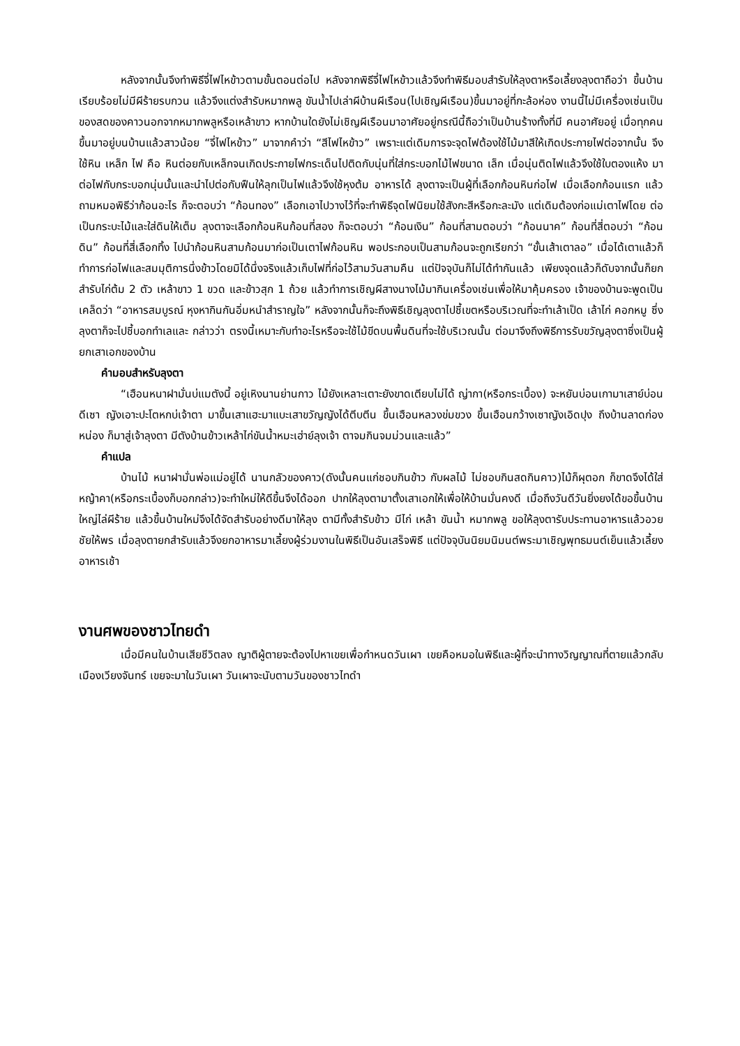หลังจากนั้นจึงทำพิธีจี่ไฟไหข้าวตามขั้นตอนต่อไป หลังจากพิธีจี่ไฟไหข้าวแล้วจึงทำพิธีมอบสำรับให้ลุงตาหรือเลี้ยงลุงตาถือว่า ขึ้นบ้าน เรียบร้อยไม่มีผีร้ายรบกวน แล้วจึงแต่งสำรับหมากพลู ขันน้ำไปเล่าผีบ้านผีเรือน(ไปเชิญผีเรือน)ขึ้นมาอยู่ที่กะล้อห่อง งานนี้ไม่มีเครื่องเซ่นเป็น ของสดของคาวนอกจากหมากพลูหรือเหล้าขาว หากบ้านใดยังไม่เชิญผีเรือนมาอาศัยอยู่กรณีนี้ถือว่าเป็นบ้านร้างทั้งที่มี คนอาศัยอยู่ เมื่อทุกคนขึ้นมาอยู่บนบ้านแล้วสาวน้อย “จี่ไฟไหข้าว” มาจากคำว่า “สีไฟไหข้าว” เพราะแต่เดิมการจะจุดไฟต้องใช้ไม้มาสีให้เกิดประกายไฟต่อจากนั้น จึงใช้หิน เหล็ก ไฟ คือ หินต่อยกับเหล็กจนเกิดประกายไฟกระเด็นไปติดกับนุ่นที่ใส่กระบอกไม้ไฟขนาด เล็ก เมื่อนุ่นติดไฟแล้วจึงใช้ใบตองแห้ง มาต่อไฟกับกระบอกนุ่นนั้นและนำไปต่อกับฟืนให้ลุกเป็นไฟแล้วจึงใช้หุงต้ม อาหารได้ ลุงตาจะเป็นผู้ที่เลือกก้อนหินก่อไฟ เมื่อเลือกก้อนแรก แล้วถามหมอพิธีว่าก้อนอะไร ก็จะตอบว่า “ก้อนทอง” เลือกเอาไปวางไว้ที่จะทำพิธีจุดไฟนิยมใช้สังกะสีหรือกะละมัง แต่เดิมต้องก่อแม่เตาไฟโดย ต่อเป็นกระบะไม้และใส่ดินให้เต็ม ลุงตาจะเลือกก้อนหินก้อนที่สอง ก็จะตอบว่า “ก้อนเงิน” ก้อนที่สามตอบว่า “ก้อนนาค” ก้อนที่สี่ตอบว่า “ก้อนดิน” ก้อนที่สี่เลือกทิ้ง ไปนำก้อนหินสามก้อนมาก่อเป็นเตาไฟก้อนหิน พอประกอบเป็นสามก้อนจะถูกเรียกว่า “ขั้นเส้าเตาลอ” เมื่อได้เตาแล้วก็ทำการก่อไฟและสมมุติการนึ่งข้าวโดยมิได้นึ่งจริงแล้วเก็บไฟที่ก่อไว้สามวันสามคืน แต่ปัจจุบันก็ไม่ได้ทำกันแล้ว เพียงจุดแล้วก็ดับจากนั้นก็ยกสำรับไก่ต้ม 2 ตัว เหล้าขาว 1 ขวด และข้าวสุก 1 ถ้วย แล้วทำการเชิญผีสางนางไม้มากินเครื่องเซ่นเพื่อให้มาคุ้มครอง เจ้าของบ้านจะพูดเป็นเคล็ดว่า “อาหารสมบูรณ์ หุงหากินกันอิ่มหนำสำราญใจ” หลังจากนั้นก็จะถึงพิธีเชิญลุงตาไปชี้เขตหรือบริเวณที่จะทำเล้าเป็ด เล้าไก่ คอกหมู ซึ่งลุงตาก็จะไปชี้บอกทำเลและ กล่าวว่า ตรงนี้เหมาะกับทำอะไรหรือจะใช้ไม้ขีดบนพื้นดินที่จะใช้บริเวณนั้น ต่อมาจึงถึงพิธีการรับขวัญลุงตาซึ่งเป็นผู้ยกเสาเอกของบ้าน
คำมอบสำหรับลุงตา
“เฮือนหนาฝามั่นบ่แมตังนี้ อยู่เหิงนานย่านกาว ไม้ยังเหลาะเตาะยังขาดเตียบไม่ได้ ญ่ากา(หรือกระเบื้อง) จะหยันบ่อนเกามาเสาย์บ่อนดีเซา ญังเอาะปะโตหกบ่เจ้าตา มาขึ้นเสาแฮะมาแบะเสาขวัญญังได้ตีบตีน ขึ้นเฮือนหลวงข่มขวง ขึ้นเฮือนกว้างเซาญังเอิดปุง ถึงบ้านลาดก่องหน่อง ก็มาสู่เจ้าลุงตา มีตังบ้านข้าวเหล้าไก่ขันน้ำหมะเฮ่าย์ลุงเจ้า ตาจมกินจมม่วนและแล้ว”
คำแปล
บ้านไม้ หนาฝามั่นพ่อแม่อยู่ได้ นานกลัวของคาว(ดังนั้นคนแก่ชอบกินข้าว กับผลไม้ ไม่ชอบกินสดกินคาว)ไม้ก็ผุตอก ก็ขาดจึงได้ใส่หญ้าคา(หรือกระเบื้องก็บอกกล่าว)จะทำใหม่ให้ดีขึ้นจึงได้ออก ปากให้ลุงตามาตั้งเสาเอกให้เพื่อให้บ้านมั่นคงดี เมื่อถึงวันดีวันยิ่งยงได้ขอขึ้นบ้านใหญ่ไล่ผีร้าย แล้วขึ้นบ้านใหม่จึงได้จัดสำรับอย่างดีมาให้ลุง ตามีทั้งสำรับข้าว มีไก่ เหล้า ขันน้ำ หมากพลู ขอให้ลุงตารับประทานอาหารแล้วอวยชัยให้พร เมื่อลุงตายกสำรับแล้วจึงยกอาหารมาเลี้ยงผู้ร่วมงานในพิธีเป็นอันเสร็จพิธี แต่ปัจจุบันนิยมนิมนต์พระมาเชิญพุทธมนต์เย็นแล้วเลี้ยงอาหารเช้า
งานศพของชาวไทยดำ
เมื่อมีคนในบ้านเสียชีวิตลง ญาติผู้ตายจะต้องไปหาเขยเพื่อกำหนดวันเผา เขยคือหมอในพิธีและผู้ที่จะนำทางวิญญาณที่ตายแล้วกลับเมืองเวียงจันทร์ เขยจะมาในวันเผา วันเผาจะนับตามวันของชาวไทดำ